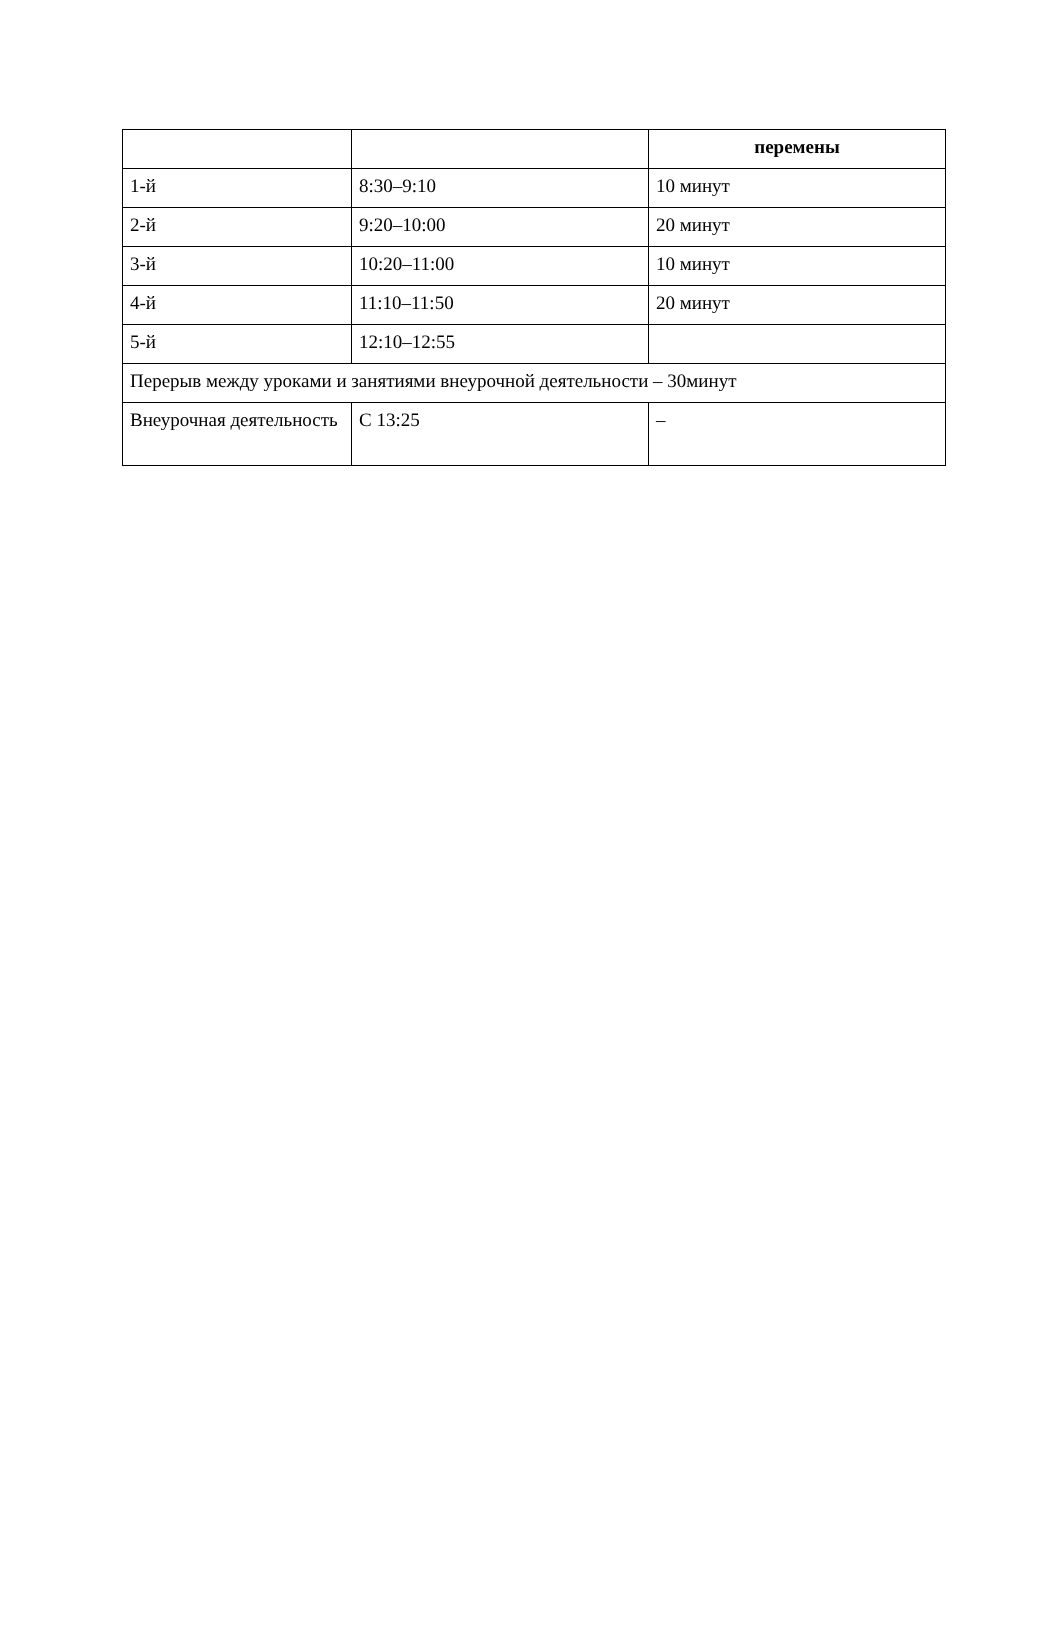| | | перемены |
| --- | --- | --- |
| 1-й | 8:30–9:10 | 10 минут |
| 2-й | 9:20–10:00 | 20 минут |
| 3-й | 10:20–11:00 | 10 минут |
| 4-й | 11:10–11:50 | 20 минут |
| 5-й | 12:10–12:55 | |
| Перерыв между уроками и занятиями внеурочной деятельности – 30минут | | |
| Внеурочная деятельность | С 13:25 | – |